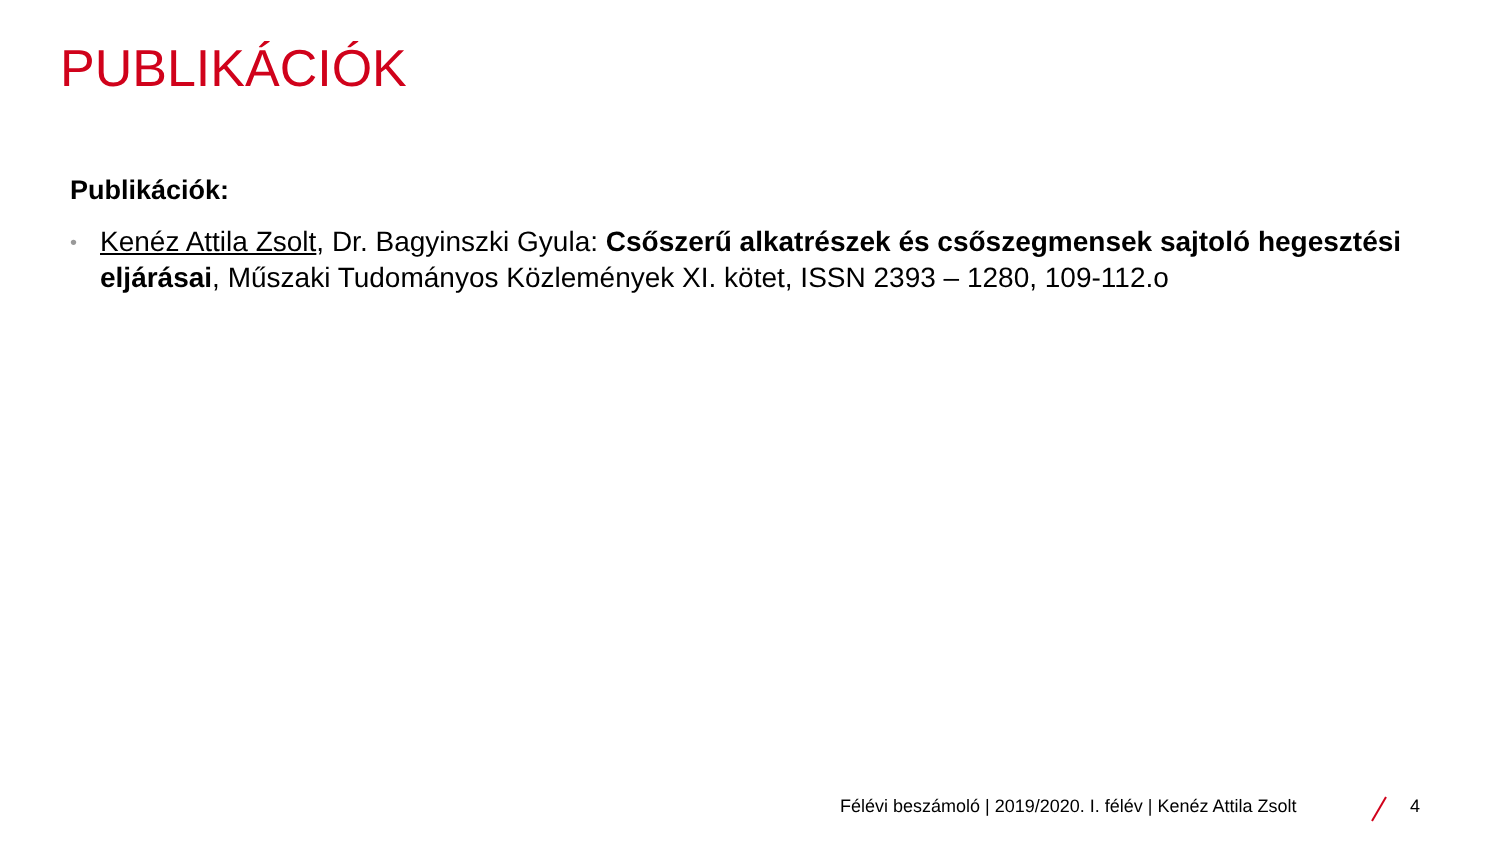PUBLIKÁCIÓK
Publikációk:
• Kenéz Attila Zsolt, Dr. Bagyinszki Gyula: Csőszerű alkatrészek és csőszegmensek sajtoló hegesztési eljárásai, Műszaki Tudományos Közlemények XI. kötet, ISSN 2393 – 1280, 109-112.o
Félévi beszámoló | 2019/2020. I. félév | Kenéz Attila Zsolt 4